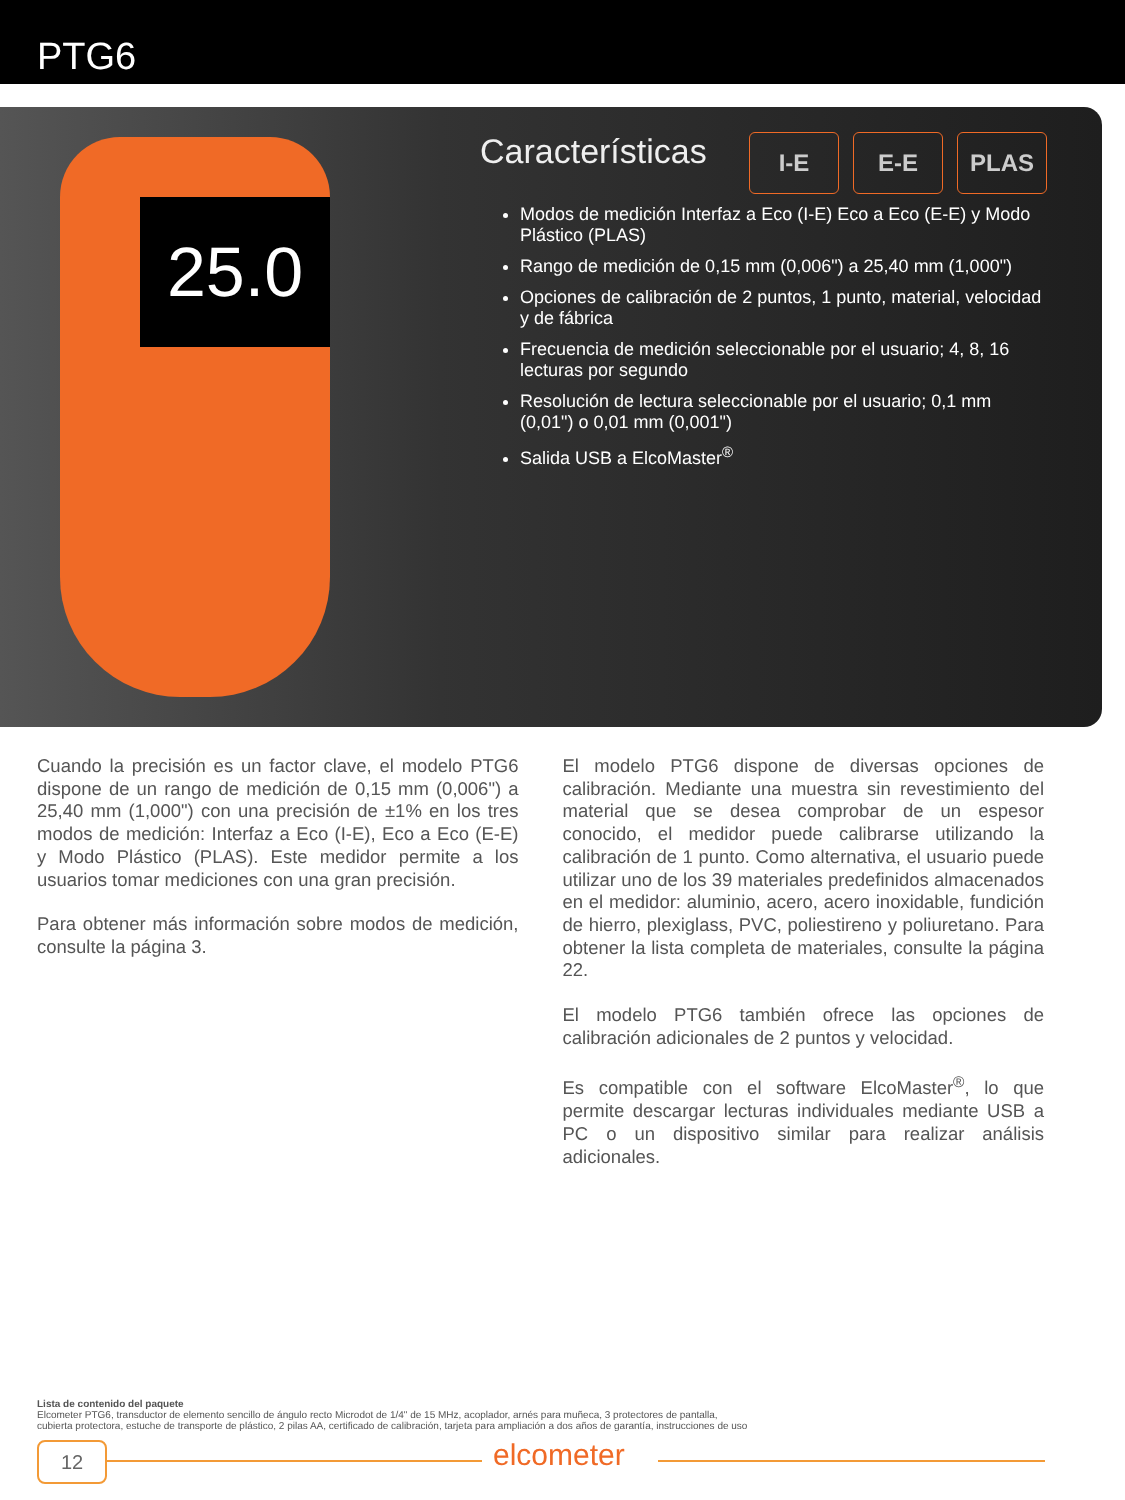PTG6
25.0
Características
I-E E-E PLAS
Modos de medición Interfaz a Eco (I-E) Eco a Eco (E-E) y Modo Plástico (PLAS)
Rango de medición de 0,15 mm (0,006") a 25,40 mm (1,000")
Opciones de calibración de 2 puntos, 1 punto, material, velocidad y de fábrica
Frecuencia de medición seleccionable por el usuario; 4, 8, 16 lecturas por segundo
Resolución de lectura seleccionable por el usuario; 0,1 mm (0,01") o 0,01 mm (0,001")
Salida USB a ElcoMaster<sup>®</sup>
Cuando la precisión es un factor clave, el modelo PTG6 dispone de un rango de medición de 0,15 mm (0,006") a 25,40 mm (1,000") con una precisión de ±1% en los tres modos de medición: Interfaz a Eco (I-E), Eco a Eco (E-E) y Modo Plástico (PLAS). Este medidor permite a los usuarios tomar mediciones con una gran precisión.
Para obtener más información sobre modos de medición, consulte la página 3.
El modelo PTG6 dispone de diversas opciones de calibración. Mediante una muestra sin revestimiento del material que se desea comprobar de un espesor conocido, el medidor puede calibrarse utilizando la calibración de 1 punto. Como alternativa, el usuario puede utilizar uno de los 39 materiales predefinidos almacenados en el medidor: aluminio, acero, acero inoxidable, fundición de hierro, plexiglass, PVC, poliestireno y poliuretano. Para obtener la lista completa de materiales, consulte la página 22.
El modelo PTG6 también ofrece las opciones de calibración adicionales de 2 puntos y velocidad.
Es compatible con el software ElcoMaster<sup>®</sup>, lo que permite descargar lecturas individuales mediante USB a PC o un dispositivo similar para realizar análisis adicionales.
Lista de contenido del paquete
Elcometer PTG6, transductor de elemento sencillo de ángulo recto Microdot de 1/4" de 15 MHz, acoplador, arnés para muñeca, 3 protectores de pantalla,
cubierta protectora, estuche de transporte de plástico, 2 pilas AA, certificado de calibración, tarjeta para ampliación a dos años de garantía, instrucciones de uso
12 elcometer